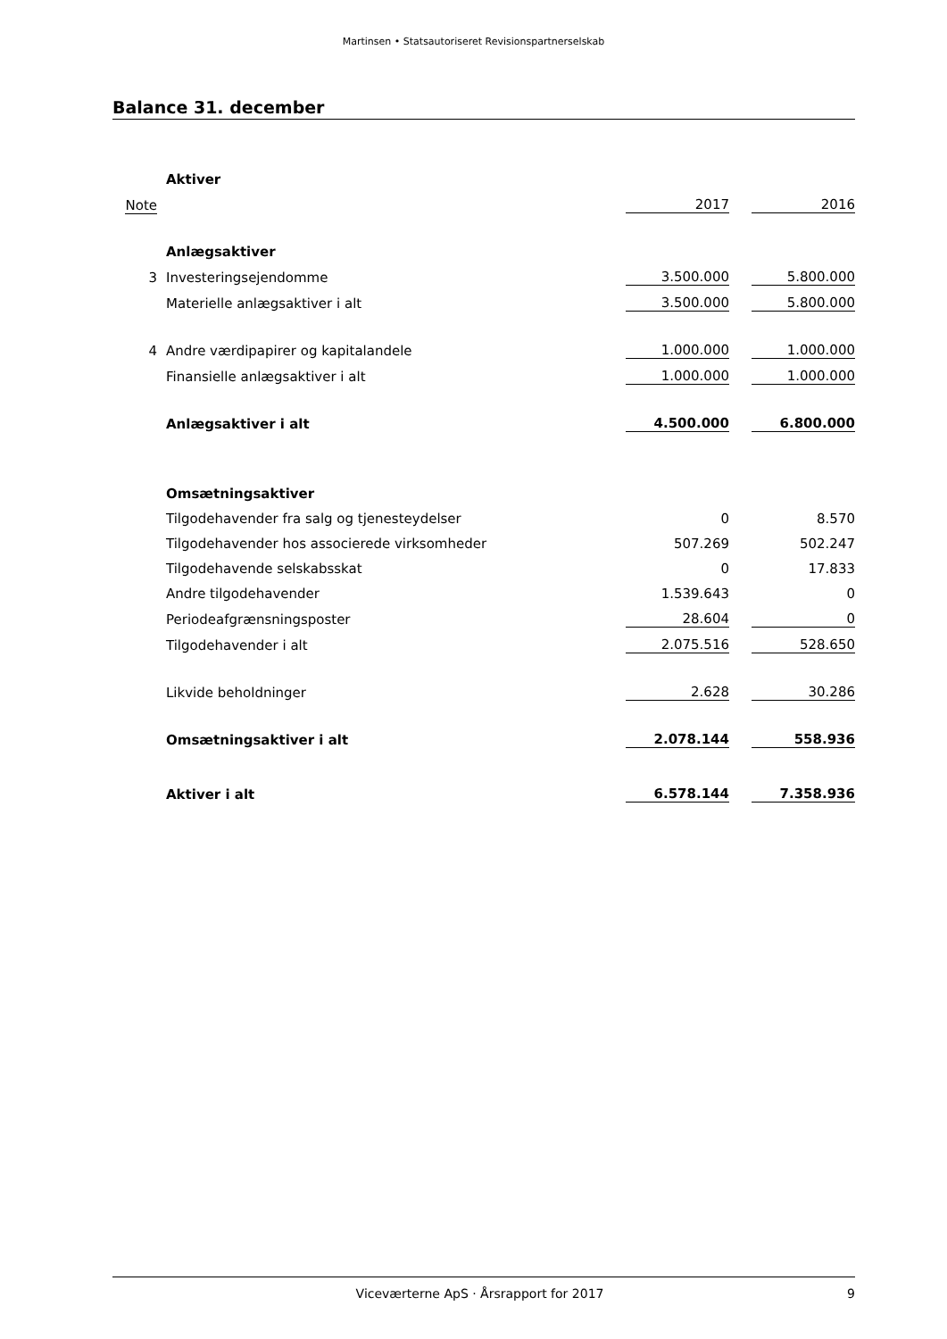Martinsen • Statsautoriseret Revisionspartnerselskab
Balance 31. december
| | Aktiver | | | |
| Note | | 2017 | | 2016 |
| | Anlægsaktiver | | | |
| 3 | Investeringsejendomme | 3.500.000 | | 5.800.000 |
| | Materielle anlægsaktiver i alt | 3.500.000 | | 5.800.000 |
| 4 | Andre værdipapirer og kapitalandele | 1.000.000 | | 1.000.000 |
| | Finansielle anlægsaktiver i alt | 1.000.000 | | 1.000.000 |
| | Anlægsaktiver i alt | 4.500.000 | | 6.800.000 |
| | Omsætningsaktiver | | | |
| | Tilgodehavender fra salg og tjenesteydelser | 0 | | 8.570 |
| | Tilgodehavender hos associerede virksomheder | 507.269 | | 502.247 |
| | Tilgodehavende selskabsskat | 0 | | 17.833 |
| | Andre tilgodehavender | 1.539.643 | | 0 |
| | Periodeafgrænsningsposter | 28.604 | | 0 |
| | Tilgodehavender i alt | 2.075.516 | | 528.650 |
| | Likvide beholdninger | 2.628 | | 30.286 |
| | Omsætningsaktiver i alt | 2.078.144 | | 558.936 |
| | Aktiver i alt | 6.578.144 | | 7.358.936 |
Viceværterne ApS · Årsrapport for 2017 9